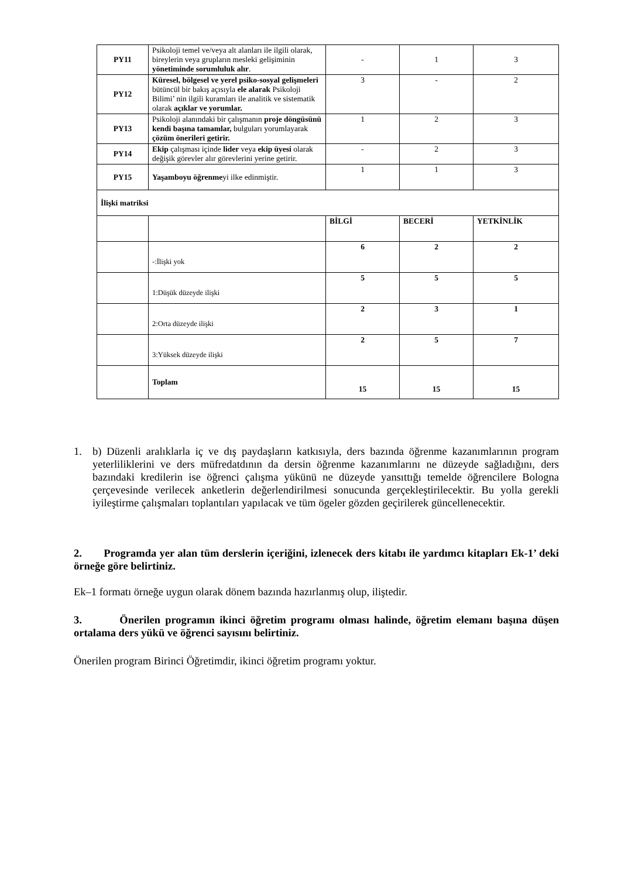| PY11 | Psikoloji temel ve/veya alt alanları ile ilgili olarak, bireylerin veya grupların mesleki gelişiminin yönetiminde sorumluluk alır . | - | 1 | 3 |
| PY12 | Küresel, bölgesel ve yerel psiko-sosyal gelişmeleri bütüncül bir bakış açısıyla ele alarak Psikoloji Bilimi’ nin ilgili kuramları ile analitik ve sistematik olarak açıklar ve yorumlar. | 3 | - | 2 |
| PY13 | Psikoloji alanındaki bir çalışmanın proje döngüsünü kendi başına tamamlar, bulguları yorumlayarak çözüm önerileri getirir. | 1 | 2 | 3 |
| PY14 | Ekip çalışması içinde lider veya ekip üyesi olarak değişik görevler alır görevlerini yerine getirir. | - | 2 | 3 |
| PY15 | Yaşamboyu öğrenme yi ilke edinmiştir. | 1 | 1 | 3 |
| İlişki matriksi | | | | |
| | | BİLGİ | BECERİ | YETKİNLİK |
| | -:İlişki yok | 6 | 2 | 2 |
| | 1:Düşük düzeyde ilişki | 5 | 5 | 5 |
| | 2:Orta düzeyde ilişki | 2 | 3 | 1 |
| | 3:Yüksek düzeyde ilişki | 2 | 5 | 7 |
| | Toplam | 15 | 15 | 15 |
1. b) Düzenli aralıklarla iç ve dış paydaşların katkısıyla, ders bazında öğrenme kazanımlarının program yeterliliklerini ve ders müfredatdının da dersin öğrenme kazanımlarını ne düzeyde sağladığını, ders bazındaki kredilerin ise öğrenci çalışma yükünü ne düzeyde yansıttığı temelde öğrencilere Bologna çerçevesinde verilecek anketlerin değerlendirilmesi sonucunda gerçekleştirilecektir. Bu yolla gerekli iyileştirme çalışmaları toplantıları yapılacak ve tüm ögeler gözden geçirilerek güncellenecektir.
2. Programda yer alan tüm derslerin içeriğini, izlenecek ders kitabı ile yardımcı kitapları Ek-1’ deki örneğe göre belirtiniz.
Ek–1 formatı örneğe uygun olarak dönem bazında hazırlanmış olup, iliştedir.
3. Önerilen programın ikinci öğretim programı olması halinde, öğretim elemanı başına düşen ortalama ders yükü ve öğrenci sayısını belirtiniz.
Önerilen program Birinci Öğretimdir, ikinci öğretim programı yoktur.